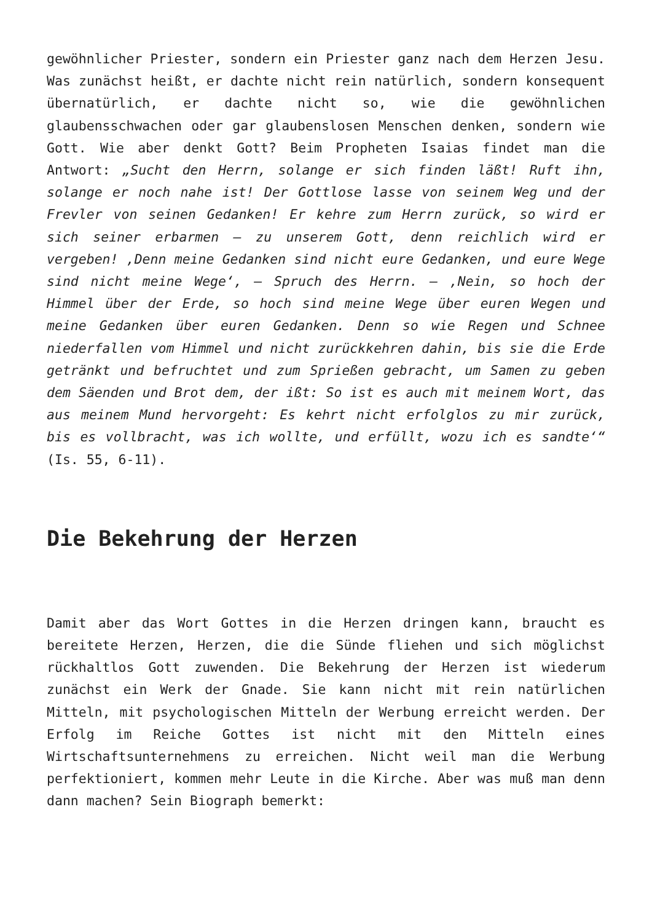gewöhnlicher Priester, sondern ein Priester ganz nach dem Herzen Jesu. Was zunächst heißt, er dachte nicht rein natürlich, sondern konsequent übernatürlich, er dachte nicht so, wie die gewöhnlichen glaubensschwachen oder gar glaubenslosen Menschen denken, sondern wie Gott. Wie aber denkt Gott? Beim Propheten Isaias findet man die Antwort: „Sucht den Herrn, solange er sich finden läßt! Ruft ihn, solange er noch nahe ist! Der Gottlose lasse von seinem Weg und der Frevler von seinen Gedanken! Er kehre zum Herrn zurück, so wird er sich seiner erbarmen – zu unserem Gott, denn reichlich wird er vergeben! ‚Denn meine Gedanken sind nicht eure Gedanken, und eure Wege sind nicht meine Wege‘, – Spruch des Herrn. – ‚Nein, so hoch der Himmel über der Erde, so hoch sind meine Wege über euren Wegen und meine Gedanken über euren Gedanken. Denn so wie Regen und Schnee niederfallen vom Himmel und nicht zurückkehren dahin, bis sie die Erde getränkt und befruchtet und zum Sprießen gebracht, um Samen zu geben dem Säenden und Brot dem, der ißt: So ist es auch mit meinem Wort, das aus meinem Mund hervorgeht: Es kehrt nicht erfolglos zu mir zurück, bis es vollbracht, was ich wollte, und erfüllt, wozu ich es sandte‘“ (Is. 55, 6-11).
Die Bekehrung der Herzen
Damit aber das Wort Gottes in die Herzen dringen kann, braucht es bereitete Herzen, Herzen, die die Sünde fliehen und sich möglichst rückhaltlos Gott zuwenden. Die Bekehrung der Herzen ist wiederum zunächst ein Werk der Gnade. Sie kann nicht mit rein natürlichen Mitteln, mit psychologischen Mitteln der Werbung erreicht werden. Der Erfolg im Reiche Gottes ist nicht mit den Mitteln eines Wirtschaftsunternehmens zu erreichen. Nicht weil man die Werbung perfektioniert, kommen mehr Leute in die Kirche. Aber was muß man denn dann machen? Sein Biograph bemerkt: